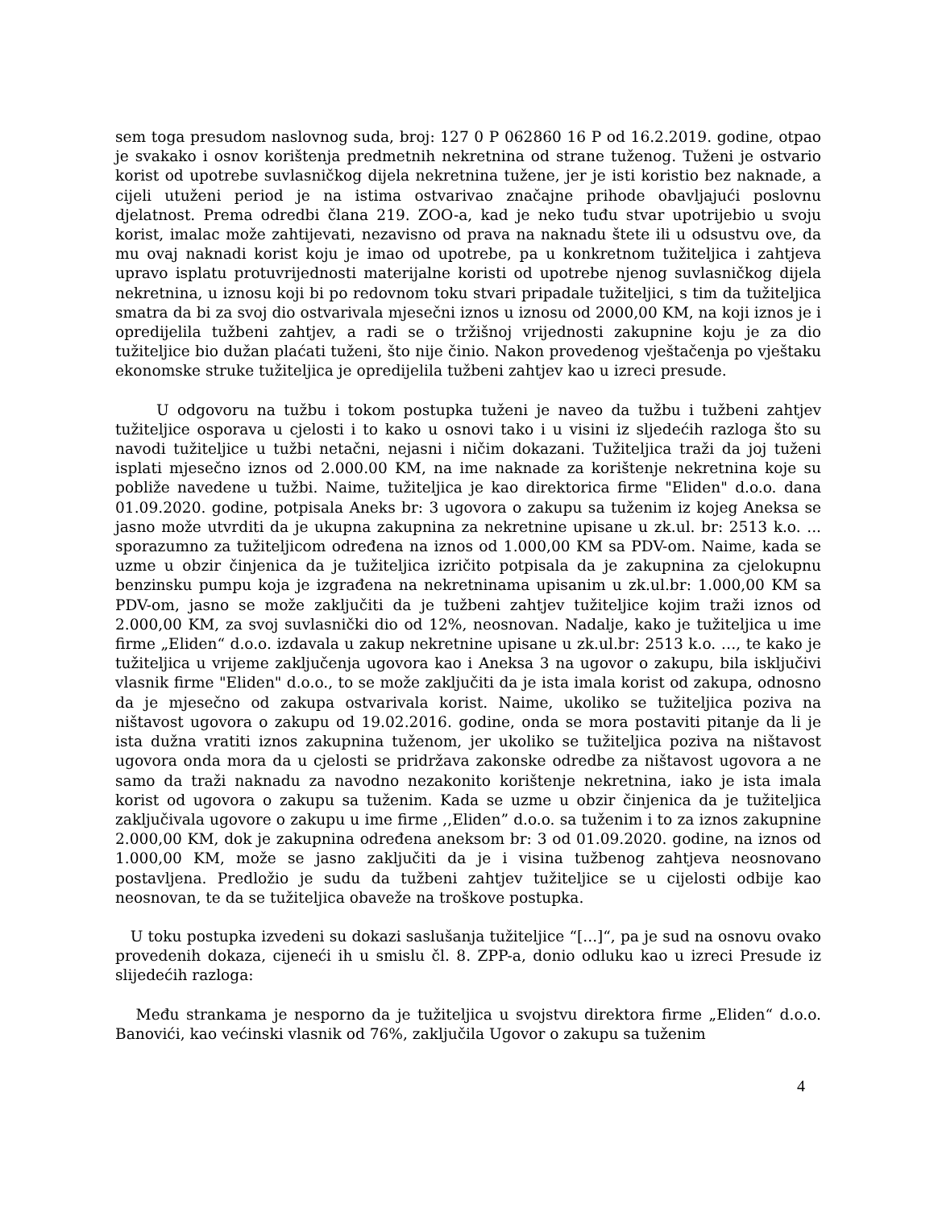sem toga presudom naslovnog suda, broj: 127 0 P 062860 16 P od 16.2.2019. godine, otpao je svakako i osnov korištenja predmetnih nekretnina od strane tuženog. Tuženi je ostvario korist od upotrebe suvlasničkog dijela nekretnina tužene, jer je isti koristio bez naknade, a cijeli utuženi period je na istima ostvarivao značajne prihode obavljajući poslovnu djelatnost. Prema odredbi člana 219. ZOO-a, kad je neko tuđu stvar upotrijebio u svoju korist, imalac može zahtijevati, nezavisno od prava na naknadu štete ili u odsustvu ove, da mu ovaj naknadi korist koju je imao od upotrebe, pa u konkretnom tužiteljica i zahtjeva upravo isplatu protuvrijednosti materijalne koristi od upotrebe njenog suvlasničkog dijela nekretnina, u iznosu koji bi po redovnom toku stvari pripadale tužiteljici, s tim da tužiteljica smatra da bi za svoj dio ostvarivala mjesečni iznos u iznosu od 2000,00 KM, na koji iznos je i opredijelila tužbeni zahtjev, a radi se o tržišnoj vrijednosti zakupnine koju je za dio tužiteljice bio dužan plaćati tuženi, što nije činio. Nakon provedenog vještačenja po vještaku ekonomske struke tužiteljica je opredijelila tužbeni zahtjev kao u izreci presude.
U odgovoru na tužbu i tokom postupka tuženi je naveo da tužbu i tužbeni zahtjev tužiteljice osporava u cjelosti i to kako u osnovi tako i u visini iz sljedećih razloga što su navodi tužiteljice u tužbi netačni, nejasni i ničim dokazani. Tužiteljica traži da joj tuženi isplati mjesečno iznos od 2.000.00 KM, na ime naknade za korištenje nekretnina koje su pobliže navedene u tužbi. Naime, tužiteljica je kao direktorica firme "Eliden" d.o.o. dana 01.09.2020. godine, potpisala Aneks br: 3 ugovora o zakupu sa tuženim iz kojeg Aneksa se jasno može utvrditi da je ukupna zakupnina za nekretnine upisane u zk.ul. br: 2513 k.o. ... sporazumno za tužiteljicom određena na iznos od 1.000,00 KM sa PDV-om. Naime, kada se uzme u obzir činjenica da je tužiteljica izričito potpisala da je zakupnina za cjelokupnu benzinsku pumpu koja je izgrađena na nekretninama upisanim u zk.ul.br: 1.000,00 KM sa PDV-om, jasno se može zaključiti da je tužbeni zahtjev tužiteljice kojim traži iznos od 2.000,00 KM, za svoj suvlasnički dio od 12%, neosnovan. Nadalje, kako je tužiteljica u ime firme „Eliden“ d.o.o. izdavala u zakup nekretnine upisane u zk.ul.br: 2513 k.o. …, te kako je tužiteljica u vrijeme zaključenja ugovora kao i Aneksa 3 na ugovor o zakupu, bila isključivi vlasnik firme "Eliden" d.o.o., to se može zaključiti da je ista imala korist od zakupa, odnosno da je mjesečno od zakupa ostvarivala korist. Naime, ukoliko se tužiteljica poziva na ništavost ugovora o zakupu od 19.02.2016. godine, onda se mora postaviti pitanje da li je ista dužna vratiti iznos zakupnina tuženom, jer ukoliko se tužiteljica poziva na ništavost ugovora onda mora da u cjelosti se pridržava zakonske odredbe za ništavost ugovora a ne samo da traži naknadu za navodno nezakonito korištenje nekretnina, iako je ista imala korist od ugovora o zakupu sa tuženim. Kada se uzme u obzir činjenica da je tužiteljica zaključivala ugovore o zakupu u ime firme ,,Eliden” d.o.o. sa tuženim i to za iznos zakupnine 2.000,00 KM, dok je zakupnina određena aneksom br: 3 od 01.09.2020. godine, na iznos od 1.000,00 KM, može se jasno zaključiti da je i visina tužbenog zahtjeva neosnovano postavljena. Predložio je sudu da tužbeni zahtjev tužiteljice se u cijelosti odbije kao neosnovan, te da se tužiteljica obaveže na troškove postupka.
U toku postupka izvedeni su dokazi saslušanja tužiteljice “[...]“, pa je sud na osnovu ovako provedenih dokaza, cijeneći ih u smislu čl. 8. ZPP-a, donio odluku kao u izreci Presude iz slijedećih razloga:
Među strankama je nesporno da je tužiteljica u svojstvu direktora firme „Eliden“ d.o.o. Banovići, kao većinski vlasnik od 76%, zaključila Ugovor o zakupu sa tuženim
4